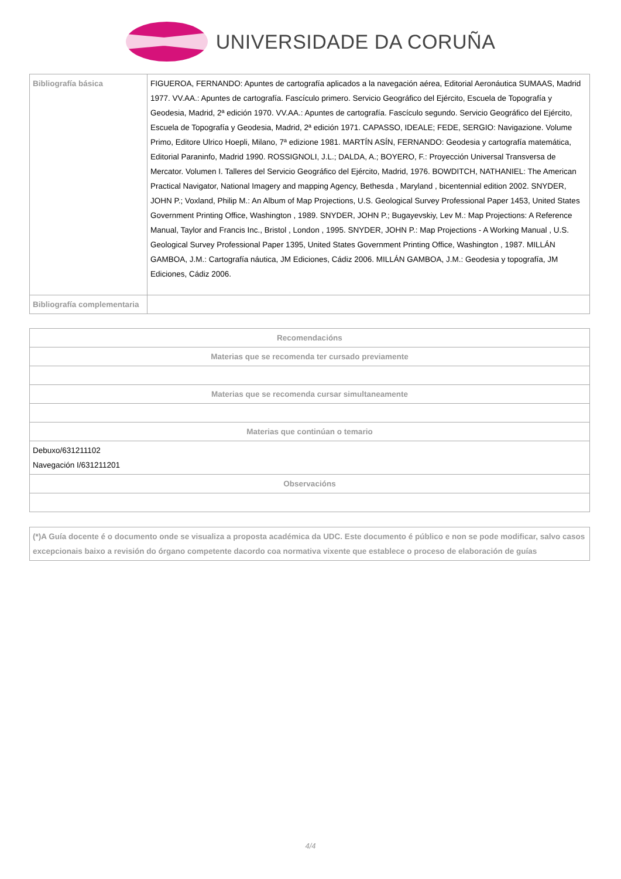UNIVERSIDADE DA CORUÑA
| Bibliografía básica | FIGUEROA, FERNANDO: Apuntes de cartografía aplicados a la navegación aérea, Editorial Aeronáutica SUMAAS, Madrid 1977. VV.AA.: Apuntes de cartografía. Fascículo primero. Servicio Geográfico del Ejército, Escuela de Topografía y Geodesia, Madrid, 2ª edición 1970. VV.AA.: Apuntes de cartografía. Fascículo segundo. Servicio Geográfico del Ejército, Escuela de Topografía y Geodesia, Madrid, 2ª edición 1971. CAPASSO, IDEALE; FEDE, SERGIO: Navigazione. Volume Primo, Editore Ulrico Hoepli, Milano, 7ª edizione 1981. MARTÍN ASÍN, FERNANDO: Geodesia y cartografía matemática, Editorial Paraninfo, Madrid 1990. ROSSIGNOLI, J.L.; DALDA, A.; BOYERO, F.: Proyección Universal Transversa de Mercator. Volumen I. Talleres del Servicio Geográfico del Ejército, Madrid, 1976. BOWDITCH, NATHANIEL: The American Practical Navigator, National Imagery and mapping Agency, Bethesda , Maryland , bicentennial edition 2002. SNYDER, JOHN P.; Voxland, Philip M.: An Album of Map Projections, U.S. Geological Survey Professional Paper 1453, United States Government Printing Office, Washington , 1989. SNYDER, JOHN P.; Bugayevskiy, Lev M.: Map Projections: A Reference Manual, Taylor and Francis Inc., Bristol , London , 1995. SNYDER, JOHN P.: Map Projections - A Working Manual , U.S. Geological Survey Professional Paper 1395, United States Government Printing Office, Washington , 1987. MILLÁN GAMBOA, J.M.: Cartografía náutica, JM Ediciones, Cádiz 2006. MILLÁN GAMBOA, J.M.: Geodesia y topografía, JM Ediciones, Cádiz 2006. |
| Bibliografía complementaria | |
| Recomendacións |
| --- |
| Materias que se recomenda ter cursado previamente |
| Materias que se recomenda cursar simultaneamente |
| Materias que continúan o temario |
| Debuxo/631211102 Navegación I/631211201 |
| Observacións |
(*)A Guía docente é o documento onde se visualiza a proposta académica da UDC. Este documento é público e non se pode modificar, salvo casos excepcionais baixo a revisión do órgano competente dacordo coa normativa vixente que establece o proceso de elaboración de guías
4/4